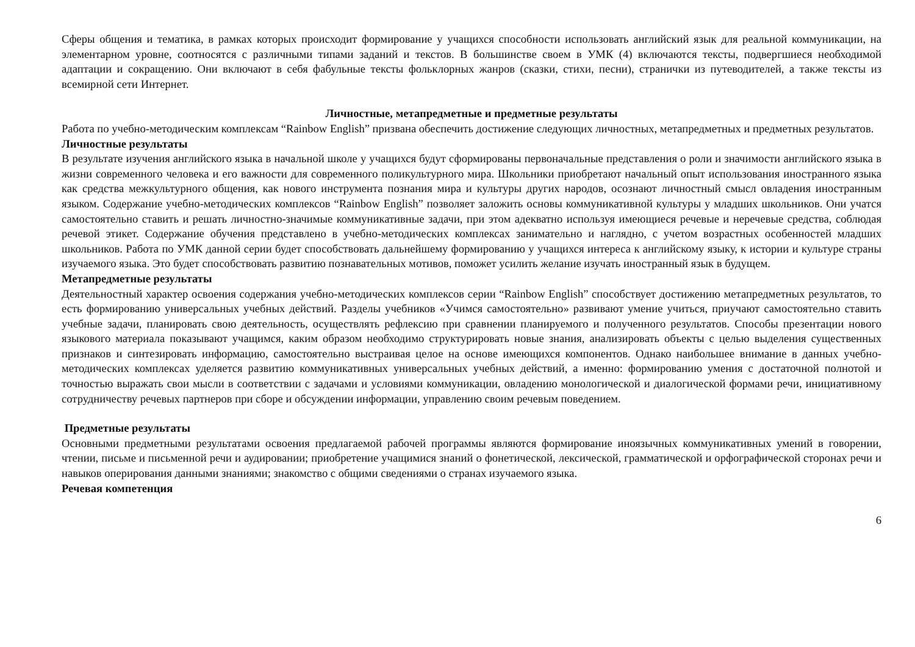Сферы общения и тематика, в рамках которых происходит формирование у учащихся способности использовать английский язык для реальной коммуникации, на элементарном уровне, соотносятся с различными типами заданий и текстов. В большинстве своем в УМК (4) включаются тексты, подвергшиеся необходимой адаптации и сокращению. Они включают в себя фабульные тексты фольклорных жанров (сказки, стихи, песни), странички из путеводителей, а также тексты из всемирной сети Интернет.
Личностные, метапредметные и предметные результаты
Работа по учебно-методическим комплексам “Rainbow English” призвана обеспечить достижение следующих личностных, метапредметных и предметных результатов.
Личностные результаты
В результате изучения английского языка в начальной школе у учащихся будут сформированы первоначальные представления о роли и значимости английского языка в жизни современного человека и его важности для современного поликультурного мира. Школьники приобретают начальный опыт использования иностранного языка как средства межкультурного общения, как нового инструмента познания мира и культуры других народов, осознают личностный смысл овладения иностранным языком. Содержание учебно-методических комплексов “Rainbow English” позволяет заложить основы коммуникативной культуры у младших школьников. Они учатся самостоятельно ставить и решать личностно-значимые коммуникативные задачи, при этом адекватно используя имеющиеся речевые и неречевые средства, соблюдая речевой этикет. Содержание обучения представлено в учебно-методических комплексах занимательно и наглядно, с учетом возрастных особенностей младших школьников. Работа по УМК данной серии будет способствовать дальнейшему формированию у учащихся интереса к английскому языку, к истории и культуре страны изучаемого языка. Это будет способствовать развитию познавательных мотивов, поможет усилить желание изучать иностранный язык в будущем.
Метапредметные результаты
Деятельностный характер освоения содержания учебно-методических комплексов серии “Rainbow English” способствует достижению метапредметных результатов, то есть формированию универсальных учебных действий. Разделы учебников «Учимся самостоятельно» развивают умение учиться, приучают самостоятельно ставить учебные задачи, планировать свою деятельность, осуществлять рефлексию при сравнении планируемого и полученного результатов. Способы презентации нового языкового материала показывают учащимся, каким образом необходимо структурировать новые знания, анализировать объекты с целью выделения существенных признаков и синтезировать информацию, самостоятельно выстраивая целое на основе имеющихся компонентов. Однако наибольшее внимание в данных учебно-методических комплексах уделяется развитию коммуникативных универсальных учебных действий, а именно: формированию умения с достаточной полнотой и точностью выражать свои мысли в соответствии с задачами и условиями коммуникации, овладению монологической и диалогической формами речи, инициативному сотрудничеству речевых партнеров при сборе и обсуждении информации, управлению своим речевым поведением.
Предметные результаты
Основными предметными результатами освоения предлагаемой рабочей программы являются формирование иноязычных коммуникативных умений в говорении, чтении, письме и письменной речи и аудировании; приобретение учащимися знаний о фонетической, лексической, грамматической и орфографической сторонах речи и навыков оперирования данными знаниями; знакомство с общими сведениями о странах изучаемого языка.
Речевая компетенция
6